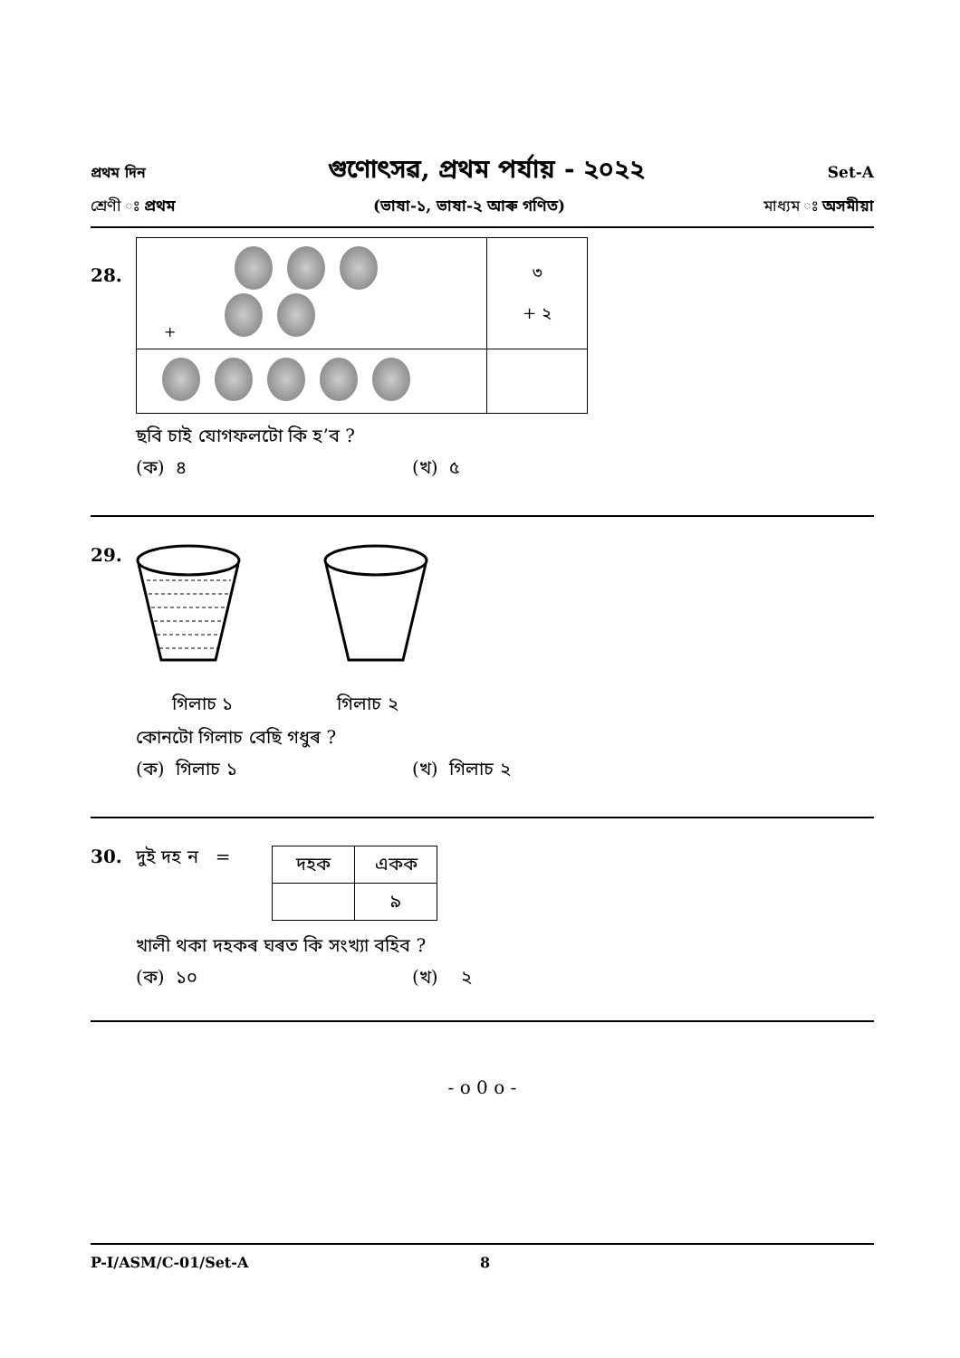প্ৰথম দিন গুণোৎসৱ, প্ৰথম পৰ্যায় - ২০২২ Set-A
শ্ৰেণী ঃ প্ৰথম (ভাষা-১, ভাষা-২ আৰু গণিত) মাধ্যম ঃ অসমীয়া
28.
| + | ৩ + ২ |
ছবি চাই যোগফলটো কি হ’ব ?
(ক) ৪ (খ) ৫
29.
গিলাচ ১ গিলাচ ২
কোনটো গিলাচ বেছি গধুৰ ?
(ক) গিলাচ ১ (খ) গিলাচ ২
30. দুই দহ ন =
| দহক | একক |
| | ৯ |
খালী থকা দহকৰ ঘৰত কি সংখ্যা বহিব ?
(ক) ১০ (খ) ২
- o 0 o -
P-I/ASM/C-01/Set-A 8